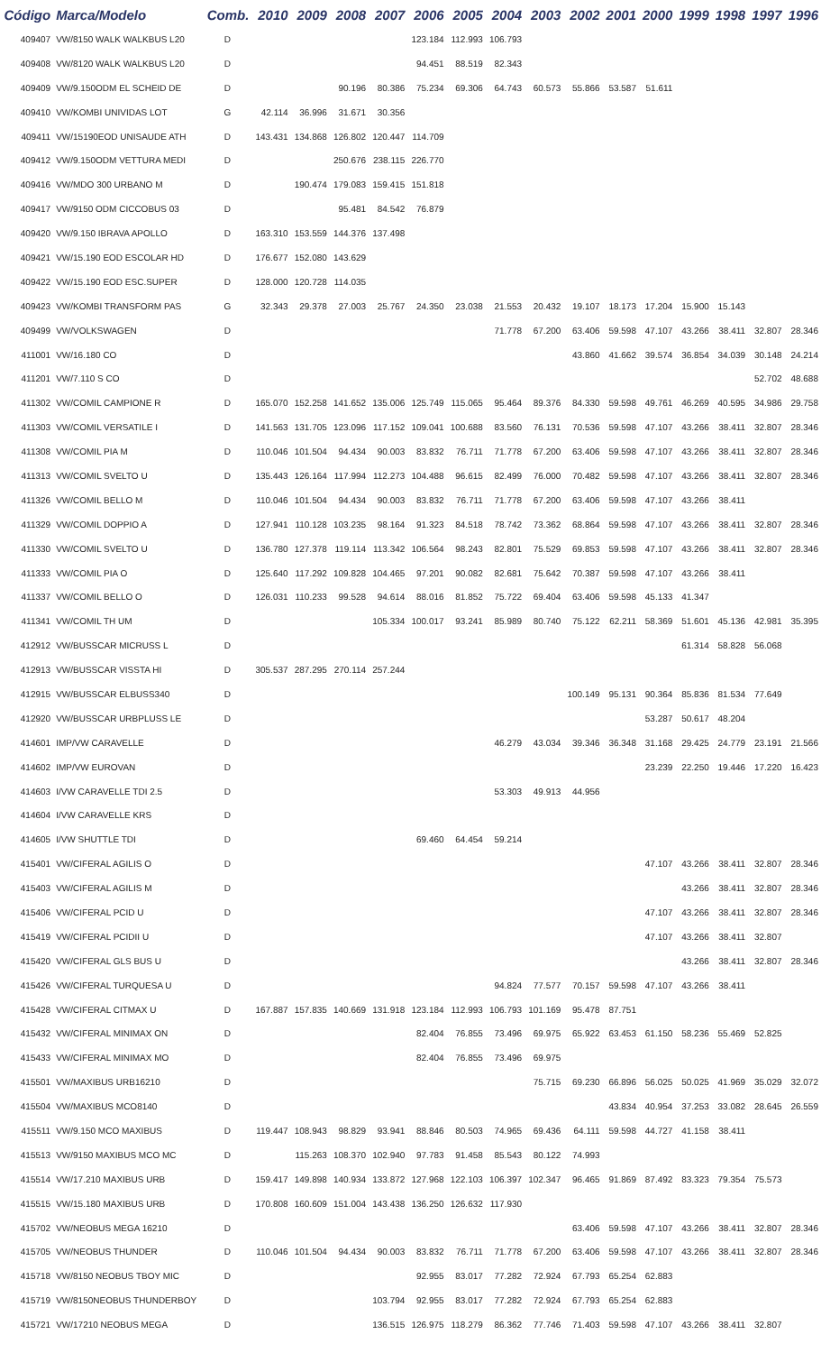| Código | Marca/Modelo | Comb. | 2010 | 2009 | 2008 | 2007 | 2006 | 2005 | 2004 | 2003 | 2002 | 2001 | 2000 | 1999 | 1998 | 1997 | 1996 |
| --- | --- | --- | --- | --- | --- | --- | --- | --- | --- | --- | --- | --- | --- | --- | --- | --- | --- |
| 409407 | VW/8150 WALK WALKBUS L20 | D | | | | | 123.184 | 112.993 | 106.793 | | | | | | | | |
| 409408 | VW/8120 WALK WALKBUS L20 | D | | | | | 94.451 | 88.519 | 82.343 | | | | | | | | |
| 409409 | VW/9.150ODM EL SCHEID DE | D | | | 90.196 | 80.386 | 75.234 | 69.306 | 64.743 | 60.573 | 55.866 | 53.587 | 51.611 | | | | |
| 409410 | VW/KOMBI UNIVIDAS LOT | G | 42.114 | 36.996 | 31.671 | 30.356 | | | | | | | | | | | |
| 409411 | VW/15190EOD UNISAUDE ATH | D | 143.431 | 134.868 | 126.802 | 120.447 | 114.709 | | | | | | | | | | |
| 409412 | VW/9.150ODM VETTURA MEDI | D | | | 250.676 | 238.115 | 226.770 | | | | | | | | | | |
| 409416 | VW/MDO 300 URBANO M | D | | 190.474 | 179.083 | 159.415 | 151.818 | | | | | | | | | | |
| 409417 | VW/9150 ODM CICCOBUS 03 | D | | | 95.481 | 84.542 | 76.879 | | | | | | | | | | |
| 409420 | VW/9.150 IBRAVA APOLLO | D | 163.310 | 153.559 | 144.376 | 137.498 | | | | | | | | | | | |
| 409421 | VW/15.190 EOD ESCOLAR HD | D | 176.677 | 152.080 | 143.629 | | | | | | | | | | | | |
| 409422 | VW/15.190 EOD ESC.SUPER | D | 128.000 | 120.728 | 114.035 | | | | | | | | | | | | |
| 409423 | VW/KOMBI TRANSFORM PAS | G | 32.343 | 29.378 | 27.003 | 25.767 | 24.350 | 23.038 | 21.553 | 20.432 | 19.107 | 18.173 | 17.204 | 15.900 | 15.143 | | |
| 409499 | VW/VOLKSWAGEN | D | | | | | | | 71.778 | 67.200 | 63.406 | 59.598 | 47.107 | 43.266 | 38.411 | 32.807 | 28.346 |
| 411001 | VW/16.180 CO | D | | | | | | | | | 43.860 | 41.662 | 39.574 | 36.854 | 34.039 | 30.148 | 24.214 |
| 411201 | VW/7.110 S CO | D | | | | | | | | | | | | | | 52.702 | 48.688 |
| 411302 | VW/COMIL CAMPIONE R | D | 165.070 | 152.258 | 141.652 | 135.006 | 125.749 | 115.065 | 95.464 | 89.376 | 84.330 | 59.598 | 49.761 | 46.269 | 40.595 | 34.986 | 29.758 |
| 411303 | VW/COMIL VERSATILE I | D | 141.563 | 131.705 | 123.096 | 117.152 | 109.041 | 100.688 | 83.560 | 76.131 | 70.536 | 59.598 | 47.107 | 43.266 | 38.411 | 32.807 | 28.346 |
| 411308 | VW/COMIL PIA M | D | 110.046 | 101.504 | 94.434 | 90.003 | 83.832 | 76.711 | 71.778 | 67.200 | 63.406 | 59.598 | 47.107 | 43.266 | 38.411 | 32.807 | 28.346 |
| 411313 | VW/COMIL SVELTO U | D | 135.443 | 126.164 | 117.994 | 112.273 | 104.488 | 96.615 | 82.499 | 76.000 | 70.482 | 59.598 | 47.107 | 43.266 | 38.411 | 32.807 | 28.346 |
| 411326 | VW/COMIL BELLO M | D | 110.046 | 101.504 | 94.434 | 90.003 | 83.832 | 76.711 | 71.778 | 67.200 | 63.406 | 59.598 | 47.107 | 43.266 | 38.411 | | |
| 411329 | VW/COMIL DOPPIO A | D | 127.941 | 110.128 | 103.235 | 98.164 | 91.323 | 84.518 | 78.742 | 73.362 | 68.864 | 59.598 | 47.107 | 43.266 | 38.411 | 32.807 | 28.346 |
| 411330 | VW/COMIL SVELTO U | D | 136.780 | 127.378 | 119.114 | 113.342 | 106.564 | 98.243 | 82.801 | 75.529 | 69.853 | 59.598 | 47.107 | 43.266 | 38.411 | 32.807 | 28.346 |
| 411333 | VW/COMIL PIA O | D | 125.640 | 117.292 | 109.828 | 104.465 | 97.201 | 90.082 | 82.681 | 75.642 | 70.387 | 59.598 | 47.107 | 43.266 | 38.411 | | |
| 411337 | VW/COMIL BELLO O | D | 126.031 | 110.233 | 99.528 | 94.614 | 88.016 | 81.852 | 75.722 | 69.404 | 63.406 | 59.598 | 45.133 | 41.347 | | | |
| 411341 | VW/COMIL TH UM | D | | | | 105.334 | 100.017 | 93.241 | 85.989 | 80.740 | 75.122 | 62.211 | 58.369 | 51.601 | 45.136 | 42.981 | 35.395 |
| 412912 | VW/BUSSCAR MICRUSS L | D | | | | | | | | | | | | 61.314 | 58.828 | 56.068 | |
| 412913 | VW/BUSSCAR VISSTA HI | D | 305.537 | 287.295 | 270.114 | 257.244 | | | | | | | | | | | |
| 412915 | VW/BUSSCAR ELBUSS340 | D | | | | | | | | | 100.149 | 95.131 | 90.364 | 85.836 | 81.534 | 77.649 | |
| 412920 | VW/BUSSCAR URBPLUSS LE | D | | | | | | | | | | | 53.287 | 50.617 | 48.204 | | |
| 414601 | IMP/VW CARAVELLE | D | | | | | | | 46.279 | 43.034 | 39.346 | 36.348 | 31.168 | 29.425 | 24.779 | 23.191 | 21.566 |
| 414602 | IMP/VW EUROVAN | D | | | | | | | | | | | 23.239 | 22.250 | 19.446 | 17.220 | 16.423 |
| 414603 | I/VW CARAVELLE TDI 2.5 | D | | | | | | | 53.303 | 49.913 | 44.956 | | | | | | |
| 414604 | I/VW CARAVELLE KRS | D | | | | | | | | | | | | | | | |
| 414605 | I/VW SHUTTLE TDI | D | | | | | 69.460 | 64.454 | 59.214 | | | | | | | | |
| 415401 | VW/CIFERAL AGILIS O | D | | | | | | | | | | | 47.107 | 43.266 | 38.411 | 32.807 | 28.346 |
| 415403 | VW/CIFERAL AGILIS M | D | | | | | | | | | | | | 43.266 | 38.411 | 32.807 | 28.346 |
| 415406 | VW/CIFERAL PCID U | D | | | | | | | | | | | 47.107 | 43.266 | 38.411 | 32.807 | 28.346 |
| 415419 | VW/CIFERAL PCIDII U | D | | | | | | | | | | | 47.107 | 43.266 | 38.411 | 32.807 | |
| 415420 | VW/CIFERAL GLS BUS U | D | | | | | | | | | | | | 43.266 | 38.411 | 32.807 | 28.346 |
| 415426 | VW/CIFERAL TURQUESA U | D | | | | | | | 94.824 | 77.577 | 70.157 | 59.598 | 47.107 | 43.266 | 38.411 | | |
| 415428 | VW/CIFERAL CITMAX U | D | 167.887 | 157.835 | 140.669 | 131.918 | 123.184 | 112.993 | 106.793 | 101.169 | 95.478 | 87.751 | | | | | |
| 415432 | VW/CIFERAL MINIMAX ON | D | | | | | 82.404 | 76.855 | 73.496 | 69.975 | 65.922 | 63.453 | 61.150 | 58.236 | 55.469 | 52.825 | |
| 415433 | VW/CIFERAL MINIMAX MO | D | | | | | 82.404 | 76.855 | 73.496 | 69.975 | | | | | | | |
| 415501 | VW/MAXIBUS URB16210 | D | | | | | | | | 75.715 | 69.230 | 66.896 | 56.025 | 50.025 | 41.969 | 35.029 | 32.072 |
| 415504 | VW/MAXIBUS MCO8140 | D | | | | | | | | | | 43.834 | 40.954 | 37.253 | 33.082 | 28.645 | 26.559 |
| 415511 | VW/9.150 MCO MAXIBUS | D | 119.447 | 108.943 | 98.829 | 93.941 | 88.846 | 80.503 | 74.965 | 69.436 | 64.111 | 59.598 | 44.727 | 41.158 | 38.411 | | |
| 415513 | VW/9150 MAXIBUS MCO MC | D | | 115.263 | 108.370 | 102.940 | 97.783 | 91.458 | 85.543 | 80.122 | 74.993 | | | | | | |
| 415514 | VW/17.210 MAXIBUS URB | D | 159.417 | 149.898 | 140.934 | 133.872 | 127.968 | 122.103 | 106.397 | 102.347 | 96.465 | 91.869 | 87.492 | 83.323 | 79.354 | 75.573 | |
| 415515 | VW/15.180 MAXIBUS URB | D | 170.808 | 160.609 | 151.004 | 143.438 | 136.250 | 126.632 | 117.930 | | | | | | | | |
| 415702 | VW/NEOBUS MEGA 16210 | D | | | | | | | | | 63.406 | 59.598 | 47.107 | 43.266 | 38.411 | 32.807 | 28.346 |
| 415705 | VW/NEOBUS THUNDER | D | 110.046 | 101.504 | 94.434 | 90.003 | 83.832 | 76.711 | 71.778 | 67.200 | 63.406 | 59.598 | 47.107 | 43.266 | 38.411 | 32.807 | 28.346 |
| 415718 | VW/8150 NEOBUS TBOY MIC | D | | | | | 92.955 | 83.017 | 77.282 | 72.924 | 67.793 | 65.254 | 62.883 | | | | |
| 415719 | VW/8150NEOBUS THUNDERBOY | D | | | | 103.794 | 92.955 | 83.017 | 77.282 | 72.924 | 67.793 | 65.254 | 62.883 | | | | |
| 415721 | VW/17210 NEOBUS MEGA | D | | | | 136.515 | 126.975 | 118.279 | 86.362 | 77.746 | 71.403 | 59.598 | 47.107 | 43.266 | 38.411 | 32.807 | |